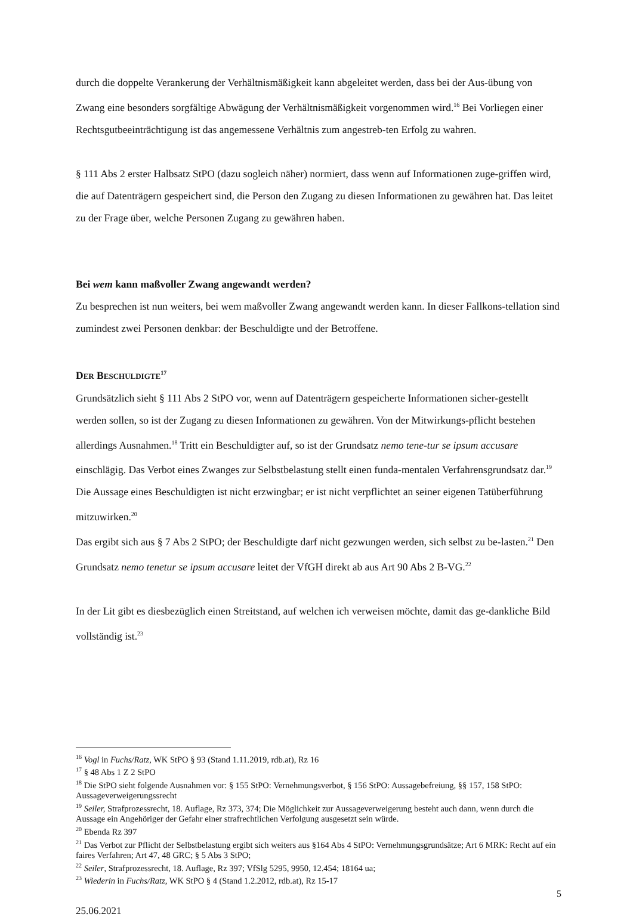durch die doppelte Verankerung der Verhältnismäßigkeit kann abgeleitet werden, dass bei der Aus-übung von Zwang eine besonders sorgfältige Abwägung der Verhältnismäßigkeit vorgenommen wird.<sup>16</sup> Bei Vorliegen einer Rechtsgutbeeinträchtigung ist das angemessene Verhältnis zum angestreb-ten Erfolg zu wahren.
§ 111 Abs 2 erster Halbsatz StPO (dazu sogleich näher) normiert, dass wenn auf Informationen zuge-griffen wird, die auf Datenträgern gespeichert sind, die Person den Zugang zu diesen Informationen zu gewähren hat. Das leitet zu der Frage über, welche Personen Zugang zu gewähren haben.
Bei wem kann maßvoller Zwang angewandt werden?
Zu besprechen ist nun weiters, bei wem maßvoller Zwang angewandt werden kann. In dieser Fallkons-tellation sind zumindest zwei Personen denkbar: der Beschuldigte und der Betroffene.
DER BESCHULDIGTE<sup>17</sup>
Grundsätzlich sieht § 111 Abs 2 StPO vor, wenn auf Datenträgern gespeicherte Informationen sicher-gestellt werden sollen, so ist der Zugang zu diesen Informationen zu gewähren. Von der Mitwirkungs-pflicht bestehen allerdings Ausnahmen.<sup>18</sup> Tritt ein Beschuldigter auf, so ist der Grundsatz nemo tene-tur se ipsum accusare einschlägig. Das Verbot eines Zwanges zur Selbstbelastung stellt einen funda-mentalen Verfahrensgrundsatz dar.<sup>19</sup> Die Aussage eines Beschuldigten ist nicht erzwingbar; er ist nicht verpflichtet an seiner eigenen Tatüberführung mitzuwirken.<sup>20</sup>
Das ergibt sich aus § 7 Abs 2 StPO; der Beschuldigte darf nicht gezwungen werden, sich selbst zu be-lasten.<sup>21</sup> Den Grundsatz nemo tenetur se ipsum accusare leitet der VfGH direkt ab aus Art 90 Abs 2 B-VG.<sup>22</sup>
In der Lit gibt es diesbezüglich einen Streitstand, auf welchen ich verweisen möchte, damit das ge-dankliche Bild vollständig ist.<sup>23</sup>
<sup>16</sup> Vogl in Fuchs/Ratz, WK StPO § 93 (Stand 1.11.2019, rdb.at), Rz 16
<sup>17</sup> § 48 Abs 1 Z 2 StPO
<sup>18</sup> Die StPO sieht folgende Ausnahmen vor: § 155 StPO: Vernehmungsverbot, § 156 StPO: Aussagebefreiung, §§ 157, 158 StPO: Aussageverweigerungssrecht
<sup>19</sup> Seiler, Strafprozessrecht, 18. Auflage, Rz 373, 374; Die Möglichkeit zur Aussageverweigerung besteht auch dann, wenn durch die Aussage ein Angehöriger der Gefahr einer strafrechtlichen Verfolgung ausgesetzt sein würde.
<sup>20</sup> Ebenda Rz 397
<sup>21</sup> Das Verbot zur Pflicht der Selbstbelastung ergibt sich weiters aus §164 Abs 4 StPO: Vernehmungsgrundsätze; Art 6 MRK: Recht auf ein faires Verfahren; Art 47, 48 GRC; § 5 Abs 3 StPO;
<sup>22</sup> Seiler, Strafprozessrecht, 18. Auflage, Rz 397; VfSlg 5295, 9950, 12.454; 18164 ua;
<sup>23</sup> Wiederin in Fuchs/Ratz, WK StPO § 4 (Stand 1.2.2012, rdb.at), Rz 15-17
5
25.06.2021